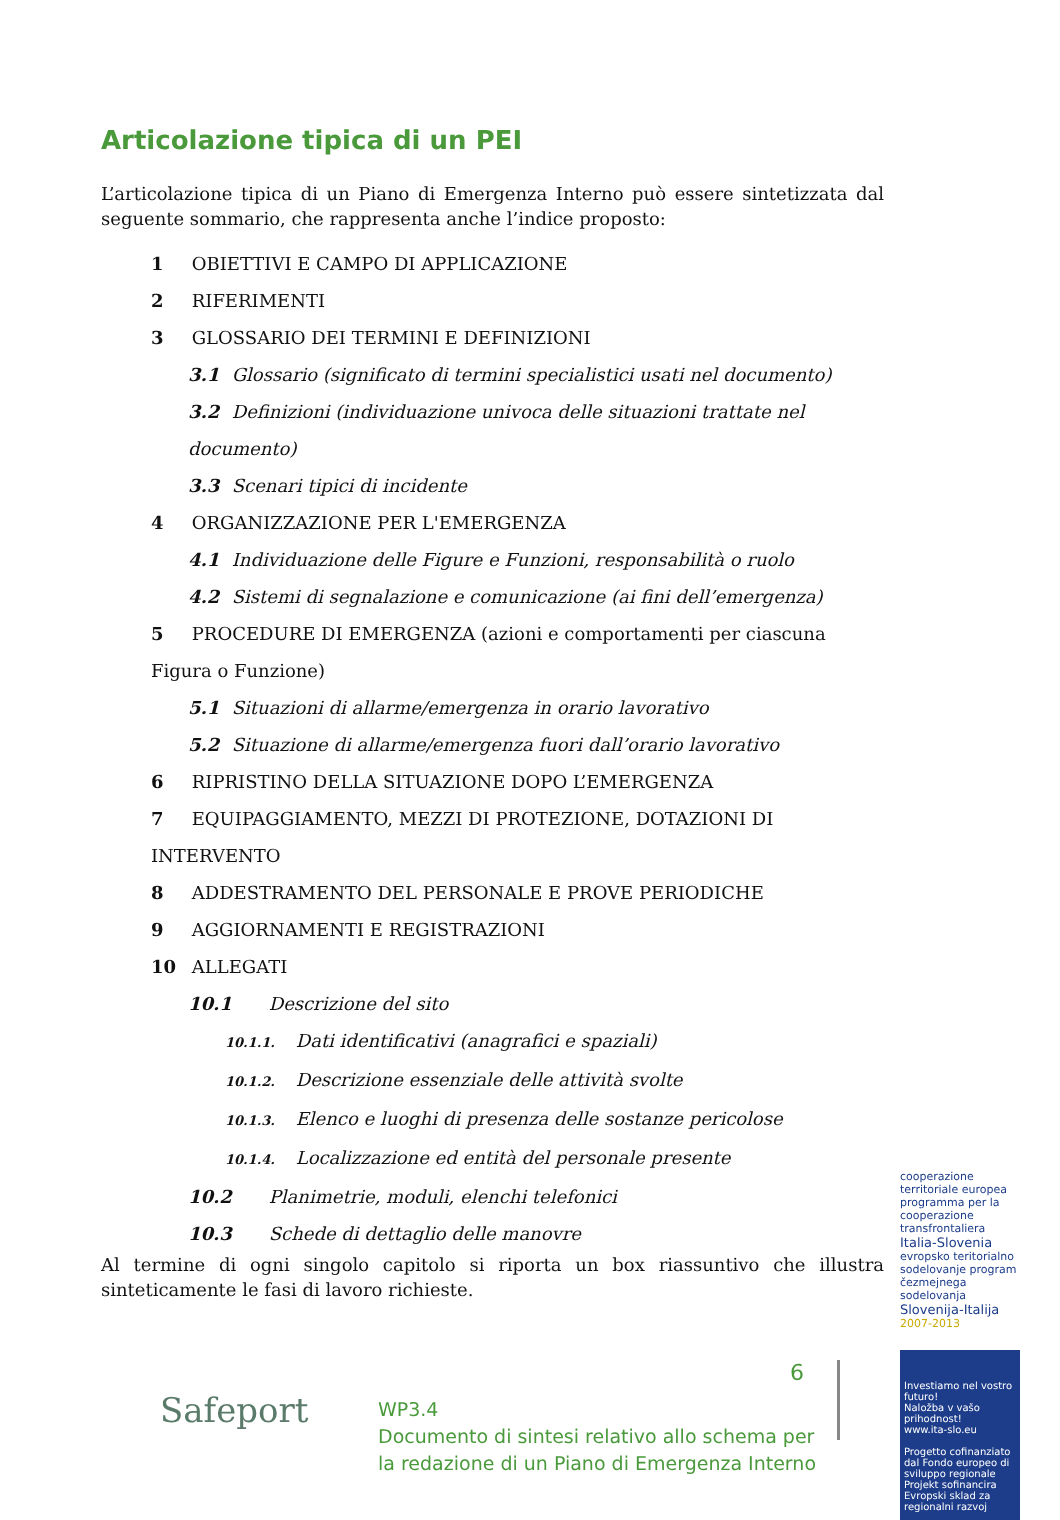Articolazione tipica di un PEI
L’articolazione tipica di un Piano di Emergenza Interno può essere sintetizzata dal seguente sommario, che rappresenta anche l’indice proposto:
1 OBIETTIVI E CAMPO DI APPLICAZIONE
2 RIFERIMENTI
3 GLOSSARIO DEI TERMINI E DEFINIZIONI
3.1 Glossario (significato di termini specialistici usati nel documento)
3.2 Definizioni (individuazione univoca delle situazioni trattate nel documento)
3.3 Scenari tipici di incidente
4 ORGANIZZAZIONE PER L'EMERGENZA
4.1 Individuazione delle Figure e Funzioni, responsabilità o ruolo
4.2 Sistemi di segnalazione e comunicazione (ai fini dell’emergenza)
5 PROCEDURE DI EMERGENZA (azioni e comportamenti per ciascuna Figura o Funzione)
5.1 Situazioni di allarme/emergenza in orario lavorativo
5.2 Situazione di allarme/emergenza fuori dall’orario lavorativo
6 RIPRISTINO DELLA SITUAZIONE DOPO L’EMERGENZA
7 EQUIPAGGIAMENTO, MEZZI DI PROTEZIONE, DOTAZIONI DI INTERVENTO
8 ADDESTRAMENTO DEL PERSONALE E PROVE PERIODICHE
9 AGGIORNAMENTI E REGISTRAZIONI
10 ALLEGATI
10.1 Descrizione del sito
10.1.1. Dati identificativi (anagrafici e spaziali)
10.1.2. Descrizione essenziale delle attività svolte
10.1.3. Elenco e luoghi di presenza delle sostanze pericolose
10.1.4. Localizzazione ed entità del personale presente
10.2 Planimetrie, moduli, elenchi telefonici
10.3 Schede di dettaglio delle manovre
Al termine di ogni singolo capitolo si riporta un box riassuntivo che illustra sinteticamente le fasi di lavoro richieste.
cooperazione territoriale europea programma per la cooperazione transfrontaliera
Italia-Slovenia
evropsko teritorialno sodelovanje program čezmejnega sodelovanja
Slovenija-Italija
2007-2013
Investiamo nel vostro futuro!
Naložba v vašo prihodnost!
www.ita-slo.eu
Progetto cofinanziato dal Fondo europeo di sviluppo regionale
Projekt sofinancira Evropski sklad za regionalni razvoj
Safeport
6
WP3.4
Documento di sintesi relativo allo schema per
la redazione di un Piano di Emergenza Interno